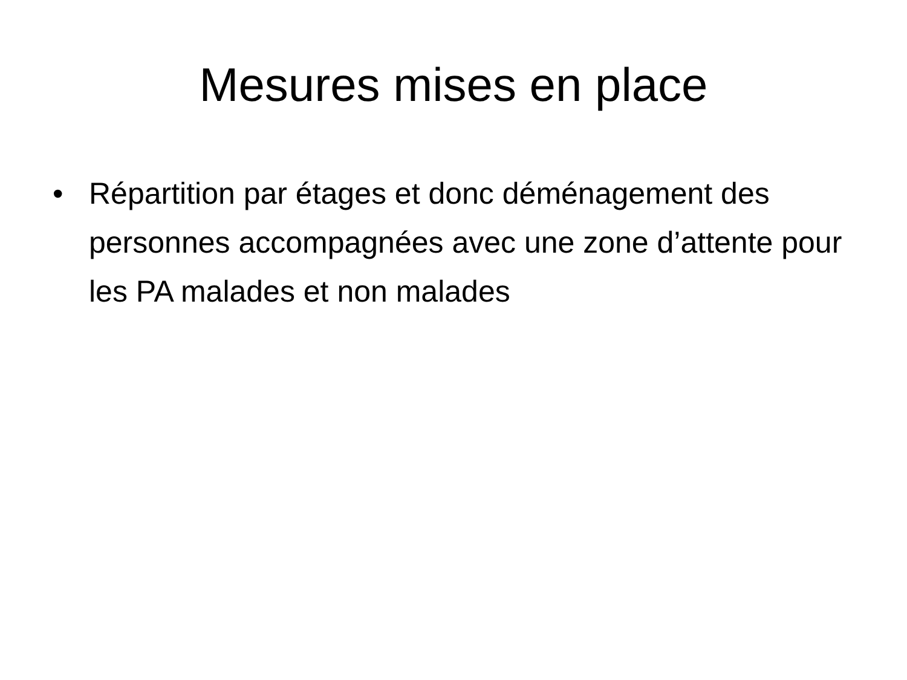Mesures mises en place
• Répartition par étages et donc déménagement des personnes accompagnées avec une zone d’attente pour les PA malades et non malades